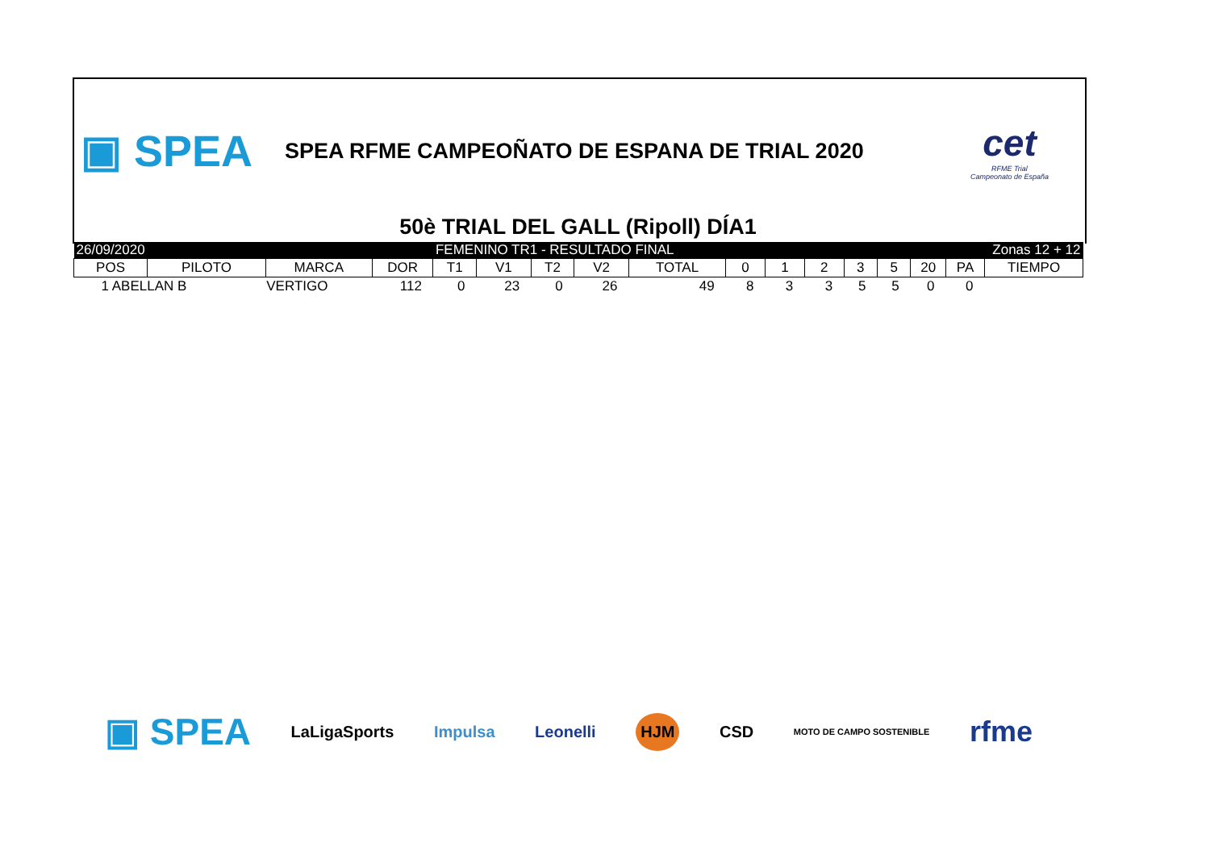▣ SPEA
SPEA RFME CAMPEOÑATO DE ESPANA DE TRIAL 2020
cet
RFME Trial
Campeonato de España
50è TRIAL DEL GALL (Ripoll) DÍA1
| 26/09/2020 | | | | FEMENINO TR1 - RESULTADO FINAL | | | | | | | | Zonas 12 + 12 | | | | |
| POS | PILOTO | MARCA | DOR | T1 | V1 | T2 | V2 | TOTAL | 0 | 1 | 2 | 3 | 5 | 20 | PA | TIEMPO |
| 1 ABELLAN B | | VERTIGO | 112 | 0 | 23 | 0 | 26 | 49 | 8 | 3 | 3 | 5 | 5 | 0 | 0 | |
▣ SPEA LaLigaSports Impulsa Leonelli HJM CSD MOTO DE CAMPO SOSTENIBLE rfme